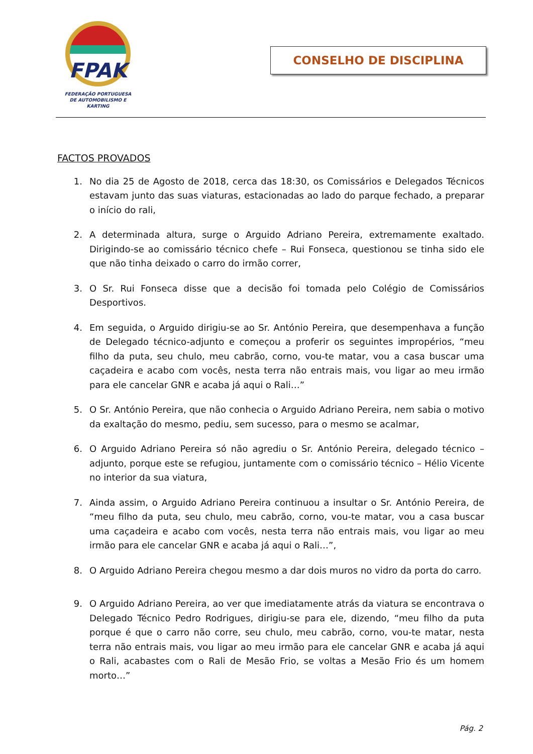FPAK
FEDERAÇÃO PORTUGUESA
DE AUTOMOBILISMO E KARTING
CONSELHO DE DISCIPLINA
FACTOS PROVADOS
1. No dia 25 de Agosto de 2018, cerca das 18:30, os Comissários e Delegados Técnicos estavam junto das suas viaturas, estacionadas ao lado do parque fechado, a preparar o início do rali,
2. A determinada altura, surge o Arguido Adriano Pereira, extremamente exaltado. Dirigindo-se ao comissário técnico chefe – Rui Fonseca, questionou se tinha sido ele que não tinha deixado o carro do irmão correr,
3. O Sr. Rui Fonseca disse que a decisão foi tomada pelo Colégio de Comissários Desportivos.
4. Em seguida, o Arguido dirigiu-se ao Sr. António Pereira, que desempenhava a função de Delegado técnico-adjunto e começou a proferir os seguintes impropérios, “meu filho da puta, seu chulo, meu cabrão, corno, vou-te matar, vou a casa buscar uma caçadeira e acabo com vocês, nesta terra não entrais mais, vou ligar ao meu irmão para ele cancelar GNR e acaba já aqui o Rali…”
5. O Sr. António Pereira, que não conhecia o Arguido Adriano Pereira, nem sabia o motivo da exaltação do mesmo, pediu, sem sucesso, para o mesmo se acalmar,
6. O Arguido Adriano Pereira só não agrediu o Sr. António Pereira, delegado técnico – adjunto, porque este se refugiou, juntamente com o comissário técnico – Hélio Vicente no interior da sua viatura,
7. Ainda assim, o Arguido Adriano Pereira continuou a insultar o Sr. António Pereira, de “meu filho da puta, seu chulo, meu cabrão, corno, vou-te matar, vou a casa buscar uma caçadeira e acabo com vocês, nesta terra não entrais mais, vou ligar ao meu irmão para ele cancelar GNR e acaba já aqui o Rali…”,
8. O Arguido Adriano Pereira chegou mesmo a dar dois muros no vidro da porta do carro.
9. O Arguido Adriano Pereira, ao ver que imediatamente atrás da viatura se encontrava o Delegado Técnico Pedro Rodrigues, dirigiu-se para ele, dizendo, “meu filho da puta porque é que o carro não corre, seu chulo, meu cabrão, corno, vou-te matar, nesta terra não entrais mais, vou ligar ao meu irmão para ele cancelar GNR e acaba já aqui o Rali, acabastes com o Rali de Mesão Frio, se voltas a Mesão Frio és um homem morto…”
Pág. 2